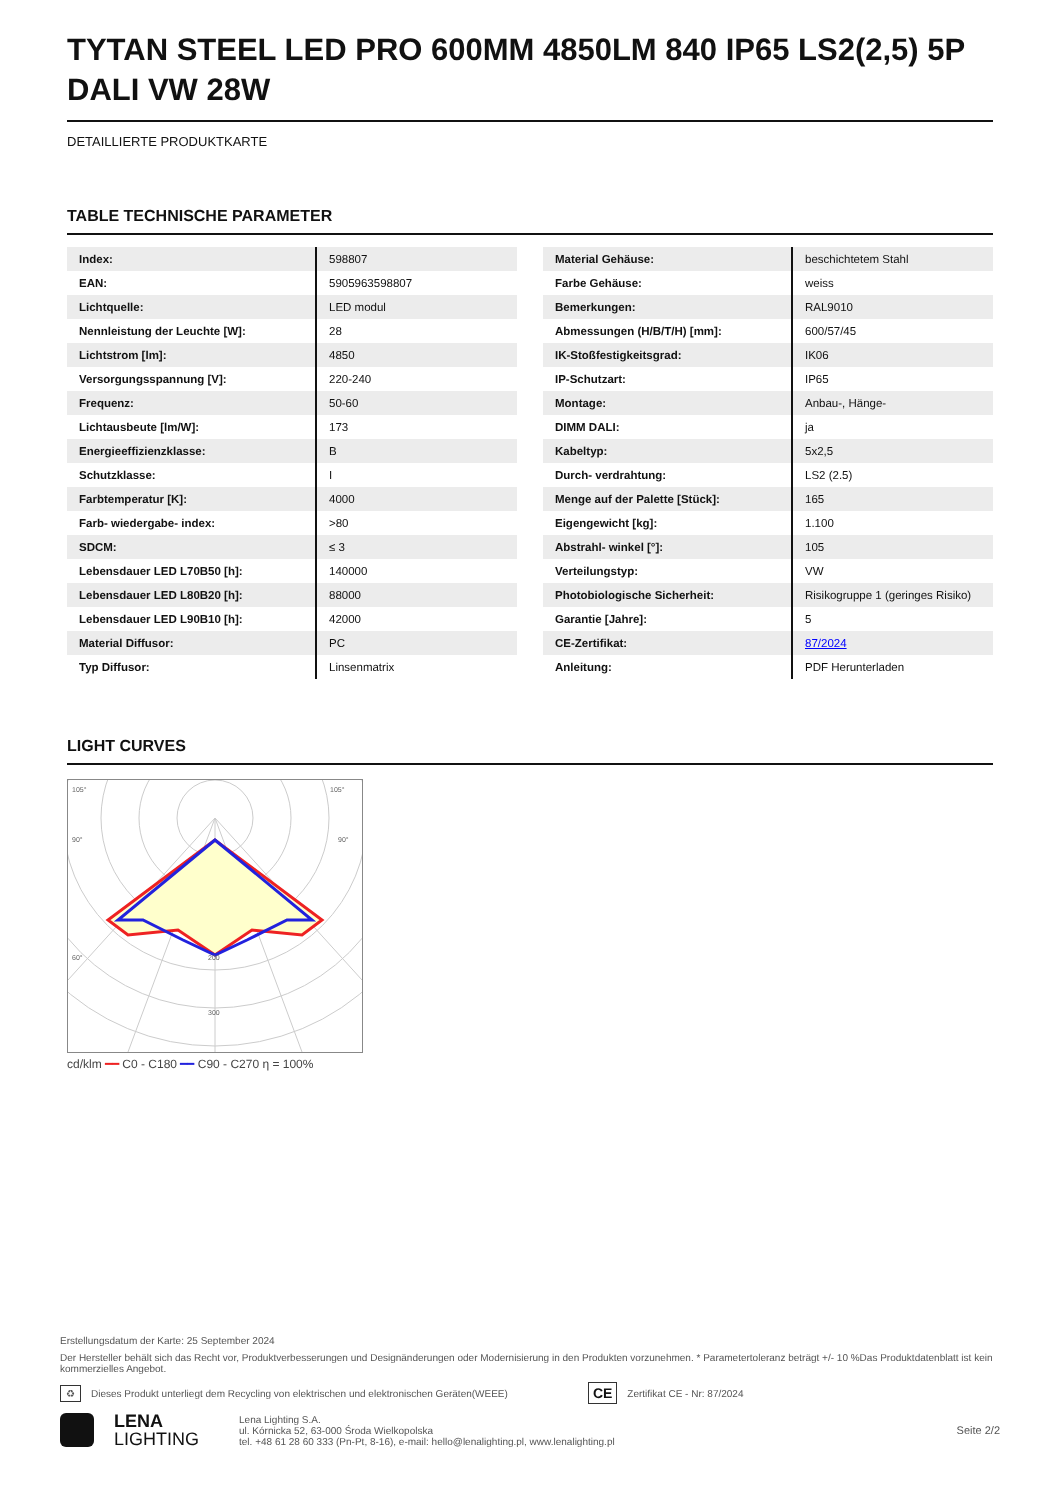TYTAN STEEL LED PRO 600MM 4850LM 840 IP65 LS2(2,5) 5P DALI VW 28W
DETAILLIERTE PRODUKTKARTE
TABLE TECHNISCHE PARAMETER
| Index: | 598807 |
| EAN: | 5905963598807 |
| Lichtquelle: | LED modul |
| Nennleistung der Leuchte [W]: | 28 |
| Lichtstrom [lm]: | 4850 |
| Versorgungsspannung [V]: | 220-240 |
| Frequenz: | 50-60 |
| Lichtausbeute [lm/W]: | 173 |
| Energieeffizienzklasse: | B |
| Schutzklasse: | I |
| Farbtemperatur [K]: | 4000 |
| Farb- wiedergabe- index: | >80 |
| SDCM: | ≤ 3 |
| Lebensdauer LED L70B50 [h]: | 140000 |
| Lebensdauer LED L80B20 [h]: | 88000 |
| Lebensdauer LED L90B10 [h]: | 42000 |
| Material Diffusor: | PC |
| Typ Diffusor: | Linsenmatrix |
| Material Gehäuse: | beschichtetem Stahl |
| Farbe Gehäuse: | weiss |
| Bemerkungen: | RAL9010 |
| Abmessungen (H/B/T/H) [mm]: | 600/57/45 |
| IK-Stoßfestigkeitsgrad: | IK06 |
| IP-Schutzart: | IP65 |
| Montage: | Anbau-, Hänge- |
| DIMM DALI: | ja |
| Kabeltyp: | 5x2,5 |
| Durch- verdrahtung: | LS2 (2.5) |
| Menge auf der Palette [Stück]: | 165 |
| Eigengewicht [kg]: | 1.100 |
| Abstrahl- winkel [°]: | 105 |
| Verteilungstyp: | VW |
| Photobiologische Sicherheit: | Risikogruppe 1 (geringes Risiko) |
| Garantie [Jahre]: | 5 |
| CE-Zertifikat: | 87/2024 |
| Anleitung: | PDF Herunterladen |
LIGHT CURVES
105°
105°
90°
90°
60°
200
300
cd/klm ━━ C0 - C180 ━━ C90 - C270 η = 100%
Erstellungsdatum der Karte: 25 September 2024
Der Hersteller behält sich das Recht vor, Produktverbesserungen und Designänderungen oder Modernisierung in den Produkten vorzunehmen. * Parametertoleranz beträgt +/- 10 %Das Produktdatenblatt ist kein kommerzielles Angebot.
♻ Dieses Produkt unterliegt dem Recycling von elektrischen und elektronischen Geräten(WEEE) CE Zertifikat CE - Nr: 87/2024
LENA
LIGHTING
Lena Lighting S.A.
ul. Kórnicka 52, 63-000 Środa Wielkopolska
tel. +48 61 28 60 333 (Pn-Pt, 8-16), e-mail: hello@lenalighting.pl, www.lenalighting.pl
Seite 2/2